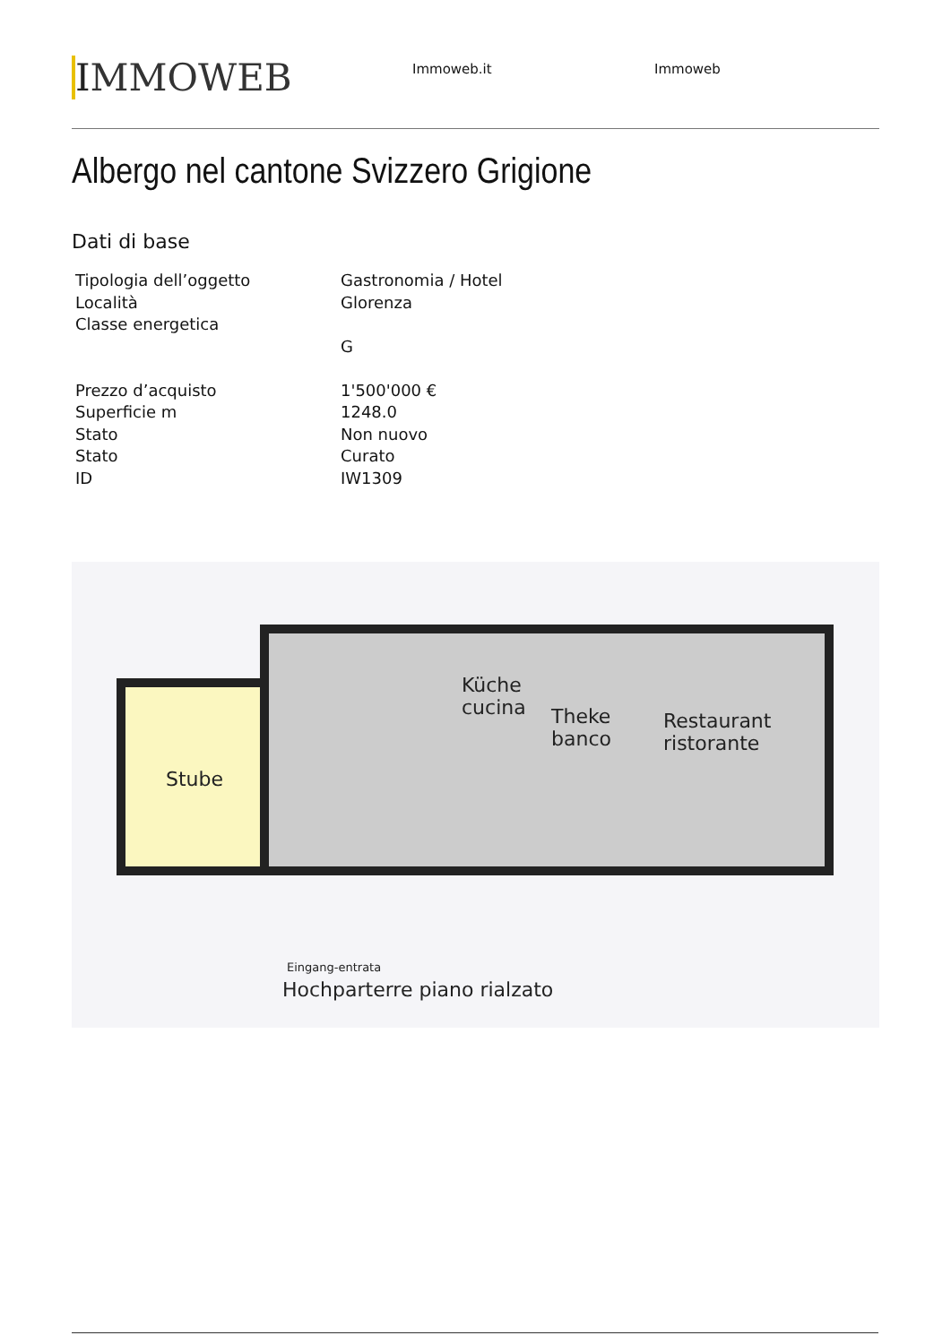IMMOWEB
Immoweb.it Immoweb
Albergo nel cantone Svizzero Grigione
Dati di base
| Tipologia dell’oggetto | Gastronomia / Hotel |
| Località | Glorenza |
| Classe energetica | |
| | G |
| Prezzo d’acquisto | 1'500'000 € |
| Superficie m | 1248.0 |
| Stato | Non nuovo |
| Stato | Curato |
| ID | IW1309 |
Stube
Küche
cucina
Theke
banco
Restaurant
ristorante
Eingang-entrata
Hochparterre piano rialzato